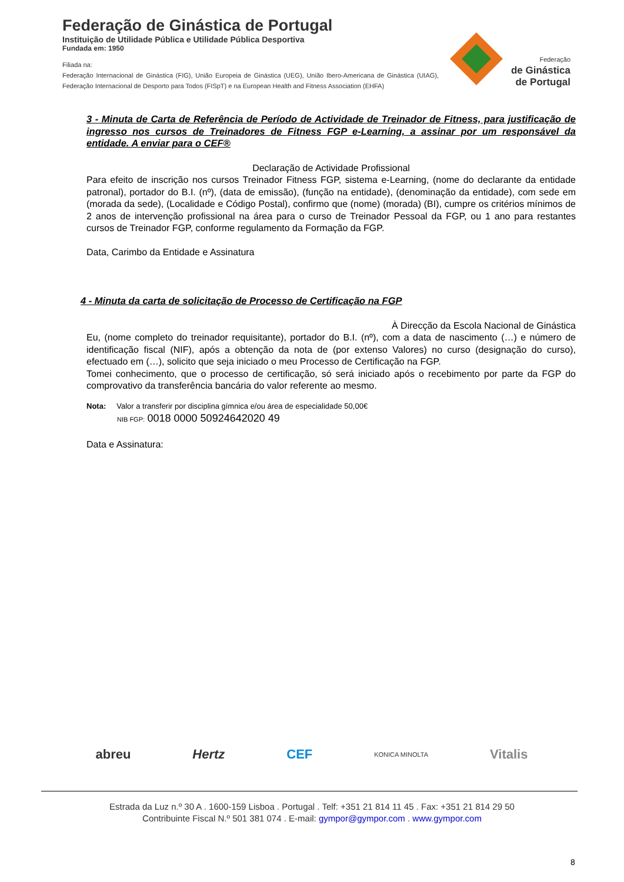Federação de Ginástica de Portugal
Instituição de Utilidade Pública e Utilidade Pública Desportiva
Fundada em: 1950
Filiada na:
Federação Internacional de Ginástica (FIG), União Europeia de Ginástica (UEG), União Ibero-Americana de Ginástica (UIAG), Federação Internacional de Desporto para Todos (FISpT) e na European Health and Fitness Association (EHFA)
Federação
de Ginástica
de Portugal
3 - Minuta de Carta de Referência de Período de Actividade de Treinador de Fitness, para justificação de ingresso nos cursos de Treinadores de Fitness FGP e-Learning, a assinar por um responsável da entidade. A enviar para o CEF®
Declaração de Actividade Profissional
Para efeito de inscrição nos cursos Treinador Fitness FGP, sistema e-Learning, (nome do declarante da entidade patronal), portador do B.I. (nº), (data de emissão), (função na entidade), (denominação da entidade), com sede em (morada da sede), (Localidade e Código Postal), confirmo que (nome) (morada) (BI), cumpre os critérios mínimos de 2 anos de intervenção profissional na área para o curso de Treinador Pessoal da FGP, ou 1 ano para restantes cursos de Treinador FGP, conforme regulamento da Formação da FGP.
Data, Carimbo da Entidade e Assinatura
4 - Minuta da carta de solicitação de Processo de Certificação na FGP
À Direcção da Escola Nacional de Ginástica
Eu, (nome completo do treinador requisitante), portador do B.I. (nº), com a data de nascimento (…) e número de identificação fiscal (NIF), após a obtenção da nota de (por extenso Valores) no curso (designação do curso), efectuado em (…), solicito que seja iniciado o meu Processo de Certificação na FGP.
Tomei conhecimento, que o processo de certificação, só será iniciado após o recebimento por parte da FGP do comprovativo da transferência bancária do valor referente ao mesmo.
Nota: Valor a transferir por disciplina gímnica e/ou área de especialidade 50,00€
NIB FGP: 0018 0000 50924642020 49
Data e Assinatura:
abreu Hertz CEF KONICA MINOLTA Vitalis
Estrada da Luz n.º 30 A . 1600-159 Lisboa . Portugal . Telf: +351 21 814 11 45 . Fax: +351 21 814 29 50
Contribuinte Fiscal N.º 501 381 074 . E-mail: gympor@gympor.com . www.gympor.com
8